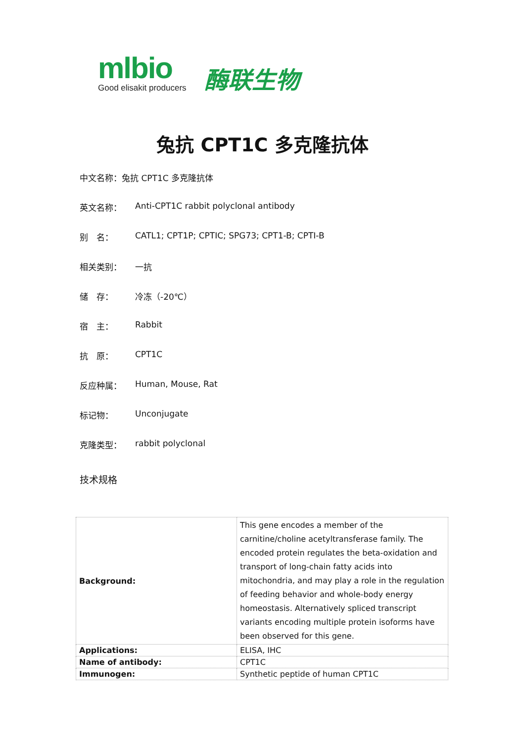mlbio
Good elisakit producers
酶联生物
兔抗 CPT1C 多克隆抗体
中文名称：兔抗 CPT1C 多克隆抗体
英文名称： Anti-CPT1C rabbit polyclonal antibody
别　名： CATL1; CPT1P; CPTIC; SPG73; CPT1-B; CPTI-B
相关类别： 一抗
储　存： 冷冻（-20℃）
宿　主： Rabbit
抗　原： CPT1C
反应种属： Human, Mouse, Rat
标记物： Unconjugate
克隆类型： rabbit polyclonal
技术规格
| Background: | This gene encodes a member of the carnitine/choline acetyltransferase family. The encoded protein regulates the beta-oxidation and transport of long-chain fatty acids into mitochondria, and may play a role in the regulation of feeding behavior and whole-body energy homeostasis. Alternatively spliced transcript variants encoding multiple protein isoforms have been observed for this gene. |
| Applications: | ELISA, IHC |
| Name of antibody: | CPT1C |
| Immunogen: | Synthetic peptide of human CPT1C |